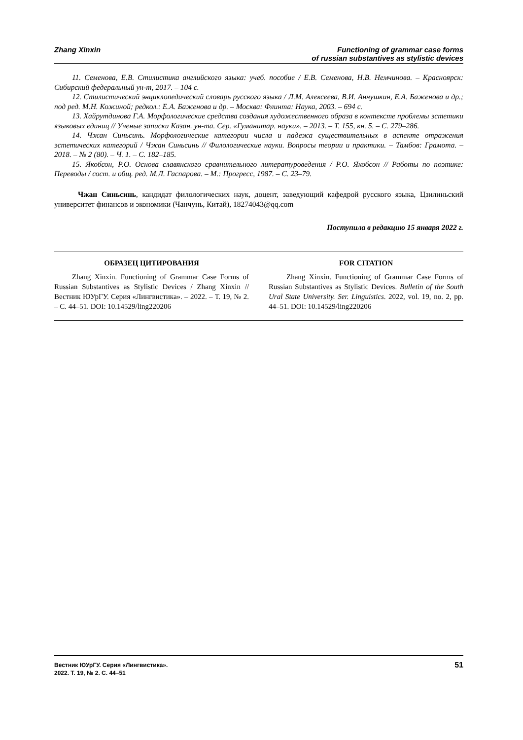Zhang Xinxin Functioning of grammar case forms
of russian substantives as stylistic devices
11. Семенова, Е.В. Стилистика английского языка: учеб. пособие / Е.В. Семенова, Н.В. Немчинова. – Красноярск: Сибирский федеральный ун-т, 2017. – 104 с.
12. Стилистический энциклопедический словарь русского языка / Л.М. Алексеева, В.И. Аннушкин, Е.А. Баженова и др.; под ред. М.Н. Кожиной; редкол.: Е.А. Баженова и др. – Москва: Флинта: Наука, 2003. – 694 с.
13. Хайрутдинова Г.А. Морфологические средства создания художественного образа в контексте проблемы эстетики языковых единиц // Ученые записки Казан. ун-та. Сер. «Гуманитар. науки». – 2013. – Т. 155, кн. 5. – С. 279–286.
14. Чжан Синьсинь. Морфологические категории числа и падежа существительных в аспекте отражения эстетических категорий / Чжан Синьсинь // Филологические науки. Вопросы теории и практики. – Тамбов: Грамота. – 2018. – № 2 (80). – Ч. 1. – С. 182–185.
15. Якобсон, Р.О. Основа славянского сравнительного литературоведения / Р.О. Якобсон // Работы по поэтике: Переводы / сост. и общ. ред. М.Л. Гаспарова. – М.: Прогресс, 1987. – С. 23–79.
Чжан Синьсинь, кандидат филологических наук, доцент, заведующий кафедрой русского языка, Цзилиньский университет финансов и экономики (Чанчунь, Китай), 18274043@qq.com
Поступила в редакцию 15 января 2022 г.
ОБРАЗЕЦ ЦИТИРОВАНИЯ
Zhang Xinxin. Functioning of Grammar Case Forms of Russian Substantives as Stylistic Devices / Zhang Xinxin // Вестник ЮУрГУ. Серия «Лингвистика». – 2022. – Т. 19, № 2. – С. 44–51. DOI: 10.14529/ling220206
FOR CITATION
Zhang Xinxin. Functioning of Grammar Case Forms of Russian Substantives as Stylistic Devices. Bulletin of the South Ural State University. Ser. Linguistics. 2022, vol. 19, no. 2, pp. 44–51. DOI: 10.14529/ling220206
Вестник ЮУрГУ. Серия «Лингвистика».
2022. Т. 19, № 2. С. 44–51
51